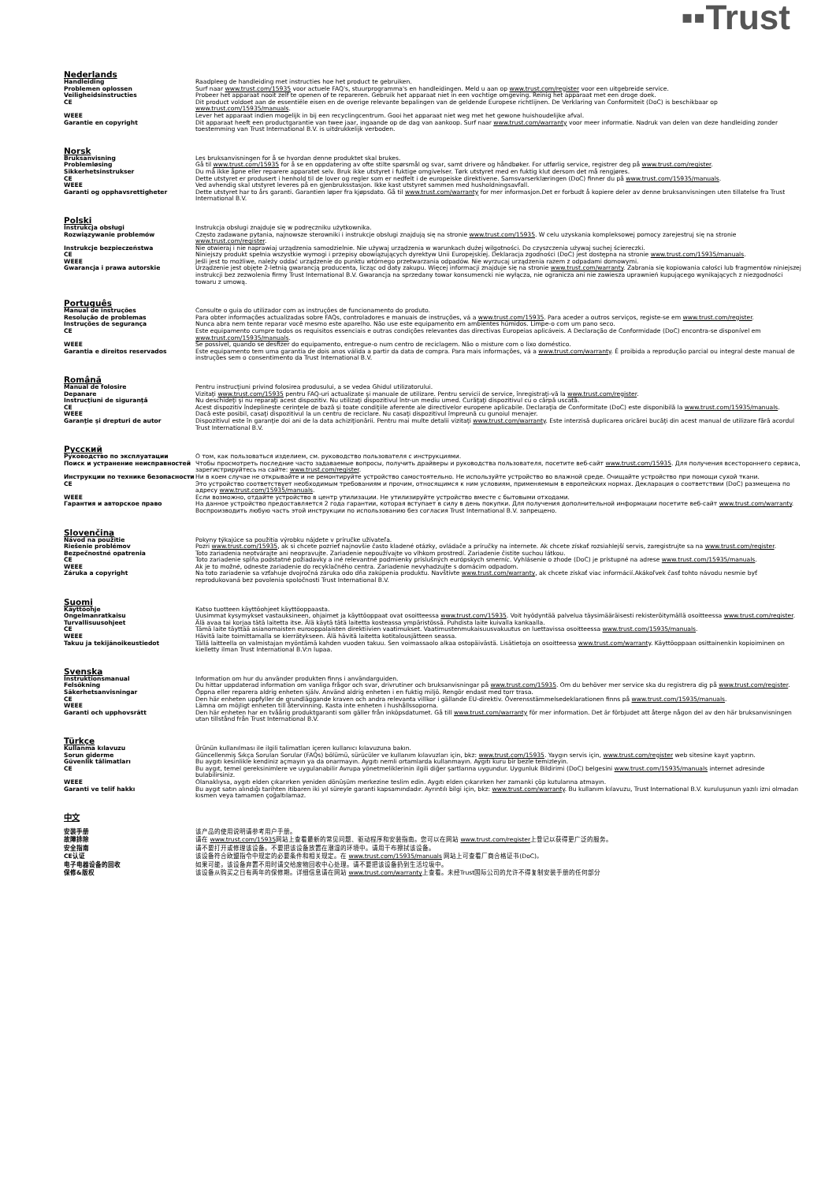▪▪Trust
Nederlands
Handleiding Raadpleeg de handleiding met instructies hoe het product te gebruiken.
Problemen oplossen Surf naar www.trust.com/15935 voor actuele FAQ's, stuurprogramma's en handleidingen. Meld u aan op www.trust.com/register voor een uitgebreide service.
Veiligheidsinstructies Probeer het apparaat nooit zelf te openen of te repareren. Gebruik het apparaat niet in een vochtige omgeving. Reinig het apparaat met een droge doek.
CE Dit product voldoet aan de essentiële eisen en de overige relevante bepalingen van de geldende Europese richtlijnen. De Verklaring van Conformiteit (DoC) is beschikbaar op www.trust.com/15935/manuals.
WEEE Lever het apparaat indien mogelijk in bij een recyclingcentrum. Gooi het apparaat niet weg met het gewone huishoudelijke afval.
Garantie en copyright Dit apparaat heeft een productgarantie van twee jaar, ingaande op de dag van aankoop. Surf naar www.trust.com/warranty voor meer informatie. Nadruk van delen van deze handleiding zonder toestemming van Trust International B.V. is uitdrukkelijk verboden.
Norsk
Bruksanvisning Les bruksanvisningen for å se hvordan denne produktet skal brukes.
Problemløsing Gå til www.trust.com/15935 for å se en oppdatering av ofte stilte spørsmål og svar, samt drivere og håndbøker. For utførlig service, registrer deg på www.trust.com/register.
Sikkerhetsinstrukser Du må ikke åpne eller reparere apparatet selv. Bruk ikke utstyret i fuktige omgivelser. Tørk utstyret med en fuktig klut dersom det må rengjøres.
CE Dette utstyret er produsert i henhold til de lover og regler som er nedfelt i de europeiske direktivene. Samsvarserklæringen (DoC) finner du på www.trust.com/15935/manuals.
WEEE Ved avhendig skal utstyret leveres på en gjenbruksstasjon. Ikke kast utstyret sammen med husholdningsavfall.
Garanti og opphavsrettigheter Dette utstyret har to års garanti. Garantien løper fra kjøpsdato. Gå til www.trust.com/warranty for mer informasjon.Det er forbudt å kopiere deler av denne bruksanvisningen uten tillatelse fra Trust International B.V.
Polski
Instrukcja obsługi Instrukcja obsługi znajduje się w podręczniku użytkownika.
Rozwiązywanie problemów Często zadawane pytania, najnowsze sterowniki i instrukcje obsługi znajdują się na stronie www.trust.com/15935. W celu uzyskania kompleksowej pomocy zarejestruj się na stronie www.trust.com/register.
Instrukcje bezpieczeństwa Nie otwieraj i nie naprawiaj urządzenia samodzielnie. Nie używaj urządzenia w warunkach dużej wilgotności. Do czyszczenia używaj suchej ściereczki.
CE Niniejszy produkt spełnia wszystkie wymogi i przepisy obowiązujących dyrektyw Unii Europejskiej. Deklaracja zgodności (DoC) jest dostępna na stronie www.trust.com/15935/manuals.
WEEE Jeśli jest to możliwe, należy oddać urządzenie do punktu wtórnego przetwarzania odpadów. Nie wyrzucaj urządzenia razem z odpadami domowymi.
Gwarancja i prawa autorskie Urządzenie jest objęte 2-letnią gwarancją producenta, licząc od daty zakupu. Więcej informacji znajduje się na stronie www.trust.com/warranty. Zabrania się kopiowania całości lub fragmentów niniejszej instrukcji bez zezwolenia firmy Trust International B.V. Gwarancja na sprzedany towar konsumencki nie wyłącza, nie ogranicza ani nie zawiesza uprawnień kupującego wynikających z niezgodności towaru z umową.
Português
Manual de instruções Consulte o guia do utilizador com as instruções de funcionamento do produto.
Resolução de problemas Para obter informações actualizadas sobre FAQs, controladores e manuais de instruções, vá a www.trust.com/15935. Para aceder a outros serviços, registe-se em www.trust.com/register.
Instruções de segurança Nunca abra nem tente reparar você mesmo este aparelho. Não use este equipamento em ambientes húmidos. Limpe-o com um pano seco.
CE Este equipamento cumpre todos os requisitos essenciais e outras condições relevantes das directivas Europeias aplicáveis. A Declaração de Conformidade (DoC) encontra-se disponível em www.trust.com/15935/manuals.
WEEE Se possível, quando se desfizer do equipamento, entregue-o num centro de reciclagem. Não o misture com o lixo doméstico.
Garantia e direitos reservados Este equipamento tem uma garantia de dois anos válida a partir da data de compra. Para mais informações, vá a www.trust.com/warranty. É proibida a reprodução parcial ou integral deste manual de instruções sem o consentimento da Trust International B.V.
Română
Manual de folosire Pentru instrucţiuni privind folosirea produsului, a se vedea Ghidul utilizatorului.
Depanare Vizitaţi www.trust.com/15935 pentru FAQ-uri actualizate şi manuale de utilizare. Pentru servicii de service, înregistraţi-vă la www.trust.com/register.
Instrucţiuni de siguranţă Nu deschideţi şi nu reparaţi acest dispozitiv. Nu utilizaţi dispozitivul într-un mediu umed. Curăţaţi dispozitivul cu o cârpă uscată.
CE Acest dispozitiv îndeplineşte cerinţele de bază şi toate condiţiile aferente ale directivelor europene aplicabile. Declaraţia de Conformitate (DoC) este disponibilă la www.trust.com/15935/manuals.
WEEE Dacă este posibil, casaţi dispozitivul la un centru de reciclare. Nu casaţi dispozitivul împreună cu gunoiul menajer.
Garanţie şi drepturi de autor Dispozitivul este în garanţie doi ani de la data achiziţionării. Pentru mai multe detalii vizitaţi www.trust.com/warranty. Este interzisă duplicarea oricărei bucăţi din acest manual de utilizare fără acordul Trust International B.V.
Русский
Руководство по эксплуатации О том, как пользоваться изделием, см. руководство пользователя с инструкциями.
Поиск и устранение неисправностей Чтобы просмотреть последние часто задаваемые вопросы, получить драйверы и руководства пользователя, посетите веб-сайт www.trust.com/15935. Для получения всестороннего сервиса, зарегистрируйтесь на сайте: www.trust.com/register.
Инструкции по технике безопасности Ни в коем случае не открывайте и не ремонтируйте устройство самостоятельно. Не используйте устройство во влажной среде. Очищайте устройство при помощи сухой ткани.
CE Это устройство соответствует необходимым требованиям и прочим, относящимся к ним условиям, применяемым в европейских нормах. Декларация о соответствии (DoC) размещена по адресу www.trust.com/15935/manuals.
WEEE Если возможно, отдайте устройство в центр утилизации. Не утилизируйте устройство вместе с бытовыми отходами.
Гарантия и авторское право На данное устройство предоставляется 2 года гарантии, которая вступает в силу в день покупки. Для получения дополнительной информации посетите веб-сайт www.trust.com/warranty. Воспроизводить любую часть этой инструкции по использованию без согласия Trust International B.V. запрещено.
Slovenčina
Návod na použitie Pokyny týkajúce sa použitia výrobku nájdete v príručke užívateľa.
Riešenie problémov Pozri www.trust.com/15935, ak si chcete pozrieť najnovšie často kladené otázky, ovládače a príručky na internete. Ak chcete získať rozsiahlejší servis, zaregistrujte sa na www.trust.com/register.
Bezpečnostné opatrenia Toto zariadenia neotvárajte ani neopravujte. Zariadenie nepoužívajte vo vlhkom prostredí. Zariadenie čistite suchou látkou.
CE Toto zariadenie spĺňa podstatné požiadavky a iné relevantné podmienky príslušných európskych smerníc. Vyhlásenie o zhode (DoC) je prístupné na adrese www.trust.com/15935/manuals.
WEEE Ak je to možné, odneste zariadenie do recyklačného centra. Zariadenie nevyhadzujte s domácim odpadom.
Záruka a copyright Na toto zariadenie sa vzťahuje dvojročná záruka odo dňa zakúpenia produktu. Navštívte www.trust.com/warranty, ak chcete získať viac informácií.Akákoľvek časť tohto návodu nesmie byť reprodukovaná bez povolenia spoločnosti Trust International B.V.
Suomi
Käyttöohje Katso tuotteen käyttöohjeet käyttöoppaasta.
Ongelmanratkaisu Uusimmat kysymykset vastauksineen, ohjaimet ja käyttöoppaat ovat osoitteessa www.trust.com/15935. Voit hyödyntää palvelua täysimääräisesti rekisteröitymällä osoitteessa www.trust.com/register.
Turvallisuusohjeet Älä avaa tai korjaa tätä laitetta itse. Älä käytä tätä laitetta kosteassa ympäristössä. Puhdista laite kuivalla kankaalla.
CE Tämä laite täyttää asianomaisten eurooppalaisten direktiivien vaatimukset. Vaatimustenmukaisuusvakuutus on luettavissa osoitteessa www.trust.com/15935/manuals.
WEEE Hävitä laite toimittamalla se kierrätykseen. Älä hävitä laitetta kotitalousjätteen seassa.
Takuu ja tekijänoikeustiedot Tällä laitteella on valmistajan myöntämä kahden vuoden takuu. Sen voimassaolo alkaa ostopäivästä. Lisätietoja on osoitteessa www.trust.com/warranty. Käyttöoppaan osittainenkin kopioiminen on kielletty ilman Trust International B.V:n lupaa.
Svenska
Instruktionsmanual Information om hur du använder produkten finns i användarguiden.
Felsökning Du hittar uppdaterad information om vanliga frågor och svar, drivrutiner och bruksanvisningar på www.trust.com/15935. Om du behöver mer service ska du registrera dig på www.trust.com/register.
Säkerhetsanvisningar Öppna eller reparera aldrig enheten själv. Använd aldrig enheten i en fuktig miljö. Rengör endast med torr trasa.
CE Den här enheten uppfyller de grundläggande kraven och andra relevanta villkor i gällande EU-direktiv. Överensstämmelsedeklarationen finns på www.trust.com/15935/manuals.
WEEE Lämna om möjligt enheten till återvinning. Kasta inte enheten i hushållssoporna.
Garanti och upphovsrätt Den här enheten har en tvåårig produktgaranti som gäller från inköpsdatumet. Gå till www.trust.com/warranty för mer information. Det är förbjudet att återge någon del av den här bruksanvisningen utan tillstånd från Trust International B.V.
Türkçe
Kullanma kılavuzu Ürünün kullanılması ile ilgili talimatları içeren kullanıcı kılavuzuna bakın.
Sorun giderme Güncellenmiş Sıkça Sorulan Sorular (FAQs) bölümü, sürücüler ve kullanım kılavuzları için, bkz: www.trust.com/15935. Yaygın servis için, www.trust.com/register web sitesine kayıt yaptırın.
Güvenlik tâlimatları Bu aygıtı kesinlikle kendiniz açmayın ya da onarmayın. Aygıtı nemli ortamlarda kullanmayın. Aygıtı kuru bir bezle temizleyin.
CE Bu aygıt, temel gereksinimlere ve uygulanabilir Avrupa yönetmeliklerinin ilgili diğer şartlarına uygundur. Uygunluk Bildirimi (DoC) belgesini www.trust.com/15935/manuals internet adresinde bulabilirsiniz.
WEEE Olanaklıysa, aygıtı elden çıkarırken yeniden dönüşüm merkezine teslim edin. Aygıtı elden çıkarırken her zamanki çöp kutularına atmayın.
Garanti ve telif hakkı Bu aygıt satın alındığı tarihten itibaren iki yıl süreyle garanti kapsamındadır. Ayrıntılı bilgi için, bkz: www.trust.com/warranty. Bu kullanım kılavuzu, Trust International B.V. kuruluşunun yazılı izni olmadan kısmen veya tamamen çoğaltılamaz.
中文
安装手册 该产品的使用说明请参考用户手册。
故障排除 请在 www.trust.com/15935网站上查看最新的常见问题、驱动程序和安装指南。您可以在网站 www.trust.com/register上登记以获得更广泛的服务。
安全指南 请不要打开或修理该设备。不要把该设备放置在潮湿的环境中。请用干布擦拭该设备。
CE认证 该设备符合欧盟指令中规定的必要条件和相关规定。在 www.trust.com/15935/manuals 网站上可查看厂商合格证书(DoC)。
电子电器设备的回收 如果可能，该设备弃置不用时请交给废物回收中心处理。请不要把该设备扔到生活垃圾中。
保修&版权 该设备从购买之日有两年的保修期。详细信息请在网站 www.trust.com/warranty上查看。未经Trust国际公司的允许不得复制安装手册的任何部分